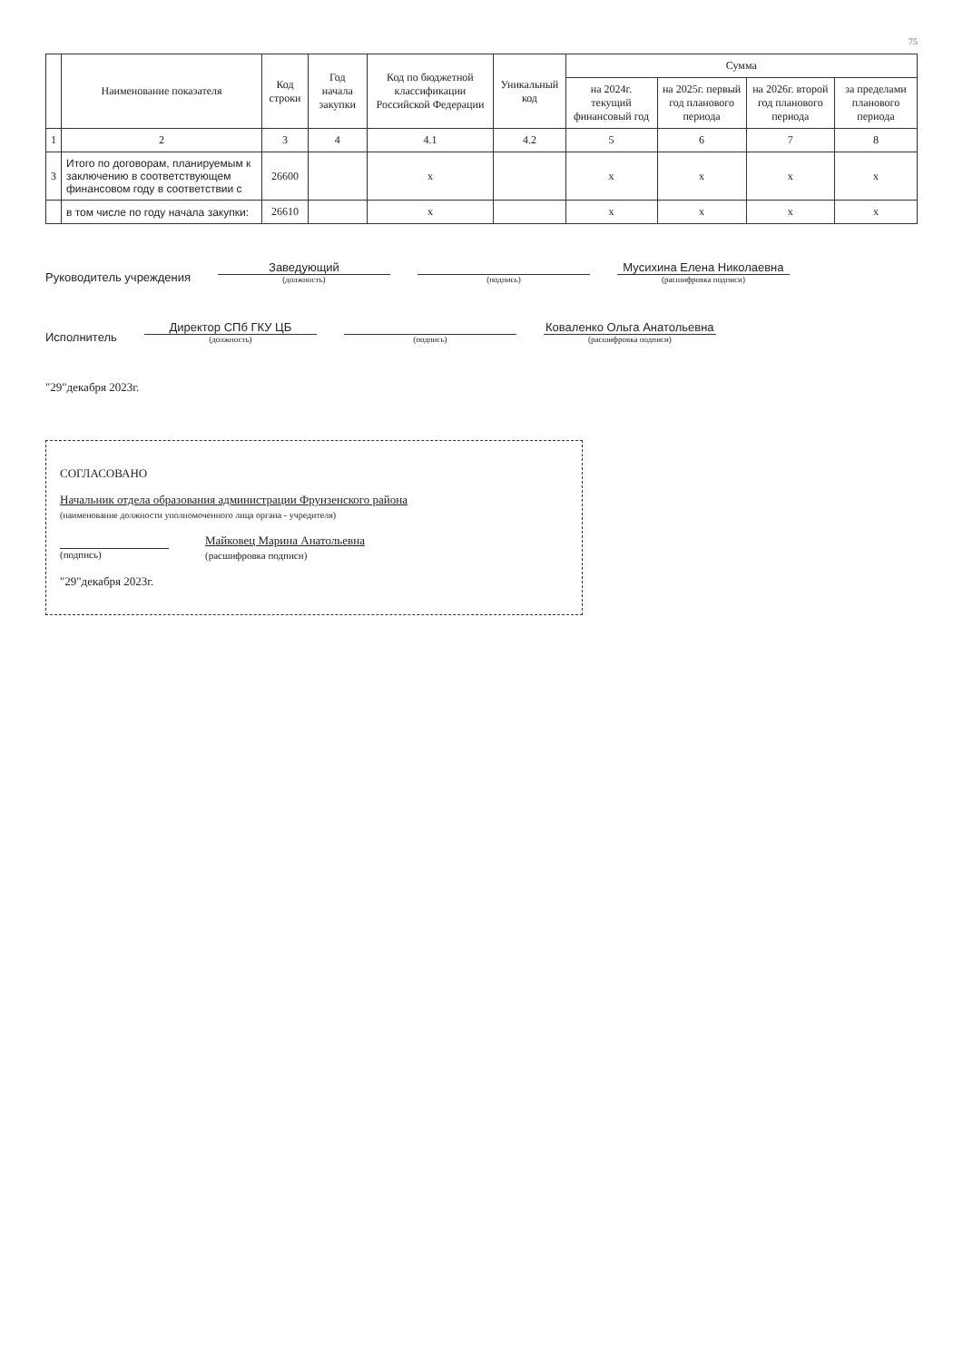75
| | Наименование показателя | Код строки | Год начала закупки | Код по бюджетной классификации Российской Федерации | Уникальный код | Сумма | | | |
| --- | --- | --- | --- | --- | --- | --- | --- | --- | --- |
| | | | | | | на 2024г. текущий финансовый год | на 2025г. первый год планового периода | на 2026г. второй год планового периода | за пределами планового периода |
| 1 | 2 | 3 | 4 | 4.1 | 4.2 | 5 | 6 | 7 | 8 |
| 3 | Итого по договорам, планируемым к заключению в соответствующем финансовом году в соответствии с | 26600 | | x | | x | x | x | x |
| | в том числе по году начала закупки: | 26610 | | x | | x | x | x | x |
Руководитель учреждения
Заведующий
(должность)
(подпись)
Мусихина Елена Николаевна
(расшифровка подписи)
Исполнитель
Директор СПб ГКУ ЦБ
(должность)
(подпись)
Коваленко Ольга Анатольевна
(расшифровка подписи)
"29"декабря 2023г.
СОГЛАСОВАНО
Начальник отдела образования администрации Фрунзенского района
(наименование должности уполномоченного лица органа - учредителя)
(подпись)
Майковец Марина Анатольевна
(расшифровка подписи)
"29"декабря 2023г.